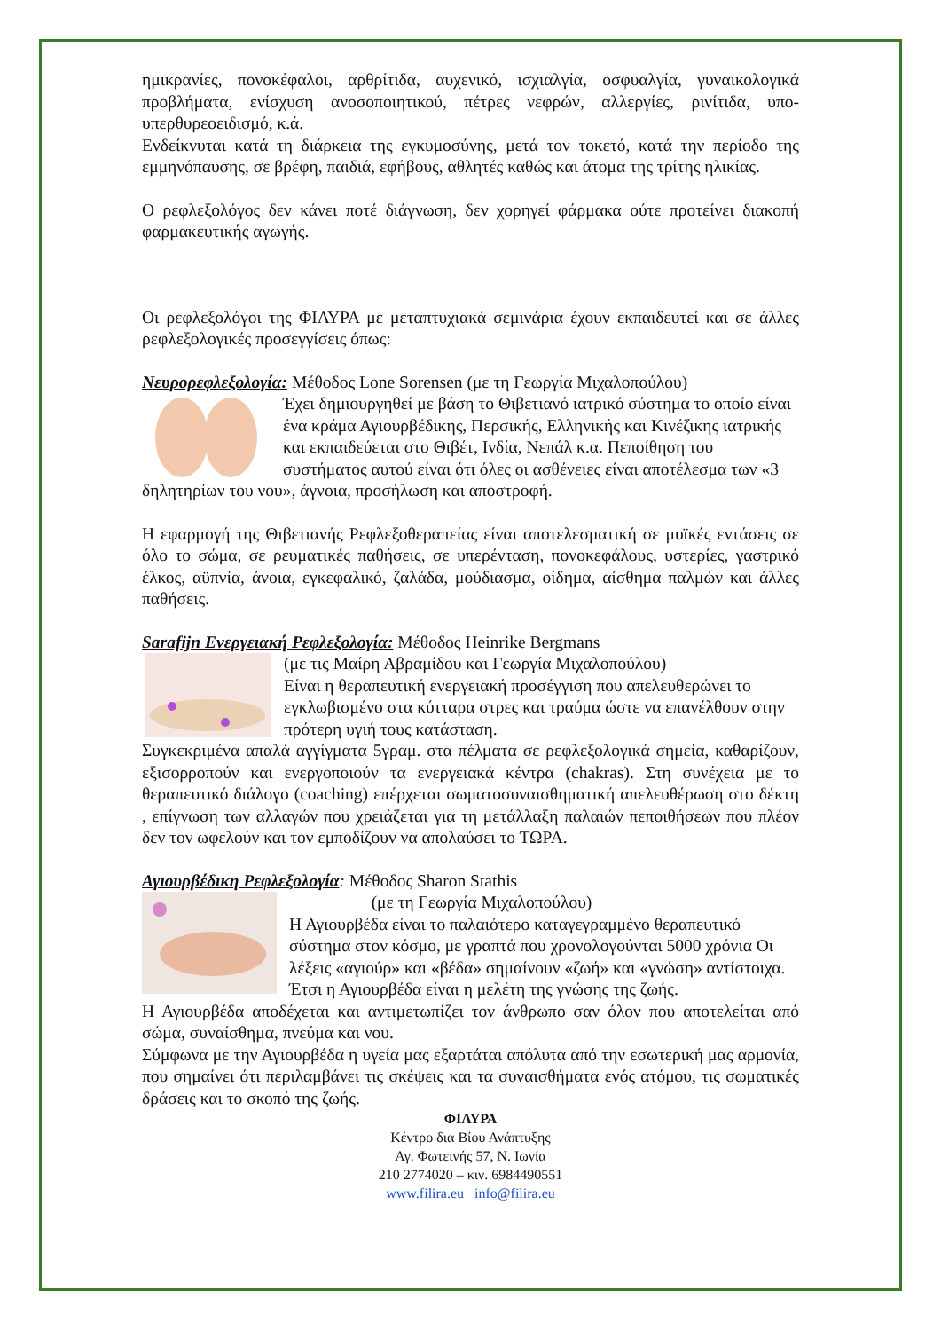ημικρανίες, πονοκέφαλοι, αρθρίτιδα, αυχενικό, ισχιαλγία, οσφυαλγία, γυναικολογικά προβλήματα, ενίσχυση ανοσοποιητικού, πέτρες νεφρών, αλλεργίες, ρινίτιδα, υπο-υπερθυρεοειδισμό, κ.ά.
Ενδείκνυται κατά τη διάρκεια της εγκυμοσύνης, μετά τον τοκετό, κατά την περίοδο της εμμηνόπαυσης, σε βρέφη, παιδιά, εφήβους, αθλητές καθώς και άτομα της τρίτης ηλικίας.
Ο ρεφλεξολόγος δεν κάνει ποτέ διάγνωση, δεν χορηγεί φάρμακα ούτε προτείνει διακοπή φαρμακευτικής αγωγής.
Οι ρεφλεξολόγοι της ΦΙΛΥΡΑ με μεταπτυχιακά σεμινάρια έχουν εκπαιδευτεί και σε άλλες ρεφλεξολογικές προσεγγίσεις όπως:
Νευρορεφλεξολογία: Μέθοδος Lone Sorensen (με τη Γεωργία Μιχαλοπούλου)
Έχει δημιουργηθεί με βάση το Θιβετιανό ιατρικό σύστημα το οποίο είναι ένα κράμα Αγιουρβέδικης, Περσικής, Ελληνικής και Κινέζικης ιατρικής και εκπαιδεύεται στο Θιβέτ, Ινδία, Νεπάλ κ.α. Πεποίθηση του συστήματος αυτού είναι ότι όλες οι ασθένειες είναι αποτέλεσμα των «3 δηλητηρίων του νου», άγνοια, προσήλωση και αποστροφή.
Η εφαρμογή της Θιβετιανής Ρεφλεξοθεραπείας είναι αποτελεσματική σε μυϊκές εντάσεις σε όλο το σώμα, σε ρευματικές παθήσεις, σε υπερένταση, πονοκεφάλους, υστερίες, γαστρικό έλκος, αϋπνία, άνοια, εγκεφαλικό, ζαλάδα, μούδιασμα, οίδημα, αίσθημα παλμών και άλλες παθήσεις.
Sarafijn Ενεργειακή Ρεφλεξολογία: Μέθοδος Heinrike Bergmans
(με τις Μαίρη Αβραμίδου και Γεωργία Μιχαλοπούλου)
Είναι η θεραπευτική ενεργειακή προσέγγιση που απελευθερώνει το εγκλωβισμένο στα κύτταρα στρες και τραύμα ώστε να επανέλθουν στην πρότερη υγιή τους κατάσταση.
Συγκεκριμένα απαλά αγγίγματα 5γραμ. στα πέλματα σε ρεφλεξολογικά σημεία, καθαρίζουν, εξισορροπούν και ενεργοποιούν τα ενεργειακά κέντρα (chakras). Στη συνέχεια με το θεραπευτικό διάλογο (coaching) επέρχεται σωματοσυναισθηματική απελευθέρωση στο δέκτη , επίγνωση των αλλαγών που χρειάζεται για τη μετάλλαξη παλαιών πεποιθήσεων που πλέον δεν τον ωφελούν και τον εμποδίζουν να απολαύσει το ΤΩΡΑ.
Αγιουρβέδικη Ρεφλεξολογία: Μέθοδος Sharon Stathis
(με τη Γεωργία Μιχαλοπούλου)
Η Αγιουρβέδα είναι το παλαιότερο καταγεγραμμένο θεραπευτικό σύστημα στον κόσμο, με γραπτά που χρονολογούνται 5000 χρόνια Οι λέξεις «αγιούρ» και «βέδα» σημαίνουν «ζωή» και «γνώση» αντίστοιχα. Έτσι η Αγιουρβέδα είναι η μελέτη της γνώσης της ζωής.
Η Αγιουρβέδα αποδέχεται και αντιμετωπίζει τον άνθρωπο σαν όλον που αποτελείται από σώμα, συναίσθημα, πνεύμα και νου.
Σύμφωνα με την Αγιουρβέδα η υγεία μας εξαρτάται απόλυτα από την εσωτερική μας αρμονία, που σημαίνει ότι περιλαμβάνει τις σκέψεις και τα συναισθήματα ενός ατόμου, τις σωματικές δράσεις και το σκοπό της ζωής.
ΦΙΛΥΡΑ
Κέντρο δια Βίου Ανάπτυξης
Αγ. Φωτεινής 57, Ν. Ιωνία
210 2774020 – κιν. 6984490551
www.filira.eu info@filira.eu